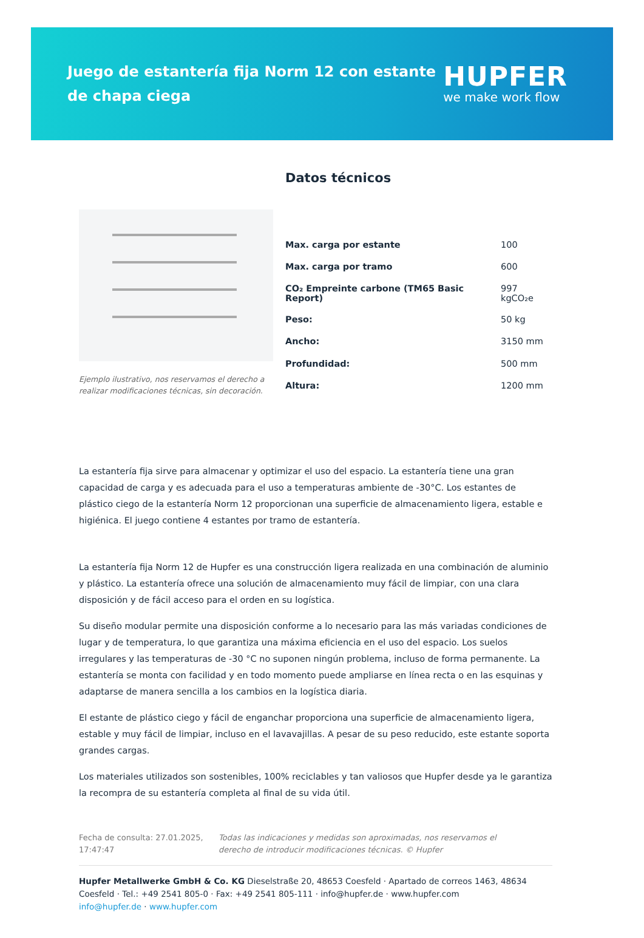Juego de estantería fija Norm 12 con estante de chapa ciega
HUPFER
we make work flow
Datos técnicos
Ejemplo ilustrativo, nos reservamos el derecho a realizar modificaciones técnicas, sin decoración.
| Max. carga por estante | 100 |
| Max. carga por tramo | 600 |
| CO₂ Empreinte carbone (TM65 Basic Report) | 997 kgCO₂e |
| Peso: | 50 kg |
| Ancho: | 3150 mm |
| Profundidad: | 500 mm |
| Altura: | 1200 mm |
La estantería fija sirve para almacenar y optimizar el uso del espacio. La estantería tiene una gran capacidad de carga y es adecuada para el uso a temperaturas ambiente de -30°C. Los estantes de plástico ciego de la estantería Norm 12 proporcionan una superficie de almacenamiento ligera, estable e higiénica. El juego contiene 4 estantes por tramo de estantería.
La estantería fija Norm 12 de Hupfer es una construcción ligera realizada en una combinación de aluminio y plástico. La estantería ofrece una solución de almacenamiento muy fácil de limpiar, con una clara disposición y de fácil acceso para el orden en su logística.
Su diseño modular permite una disposición conforme a lo necesario para las más variadas condiciones de lugar y de temperatura, lo que garantiza una máxima eficiencia en el uso del espacio. Los suelos irregulares y las temperaturas de -30 °C no suponen ningún problema, incluso de forma permanente. La estantería se monta con facilidad y en todo momento puede ampliarse en línea recta o en las esquinas y adaptarse de manera sencilla a los cambios en la logística diaria.
El estante de plástico ciego y fácil de enganchar proporciona una superficie de almacenamiento ligera, estable y muy fácil de limpiar, incluso en el lavavajillas. A pesar de su peso reducido, este estante soporta grandes cargas.
Los materiales utilizados son sostenibles, 100% reciclables y tan valiosos que Hupfer desde ya le garantiza la recompra de su estantería completa al final de su vida útil.
Fecha de consulta: 27.01.2025, 17:47:47
Todas las indicaciones y medidas son aproximadas, nos reservamos el derecho de introducir modificaciones técnicas. © Hupfer
Hupfer Metallwerke GmbH & Co. KG Dieselstraße 20, 48653 Coesfeld · Apartado de correos 1463, 48634 Coesfeld · Tel.: +49 2541 805-0 · Fax: +49 2541 805-111 · info@hupfer.de · www.hupfer.com
info@hupfer.de · www.hupfer.com